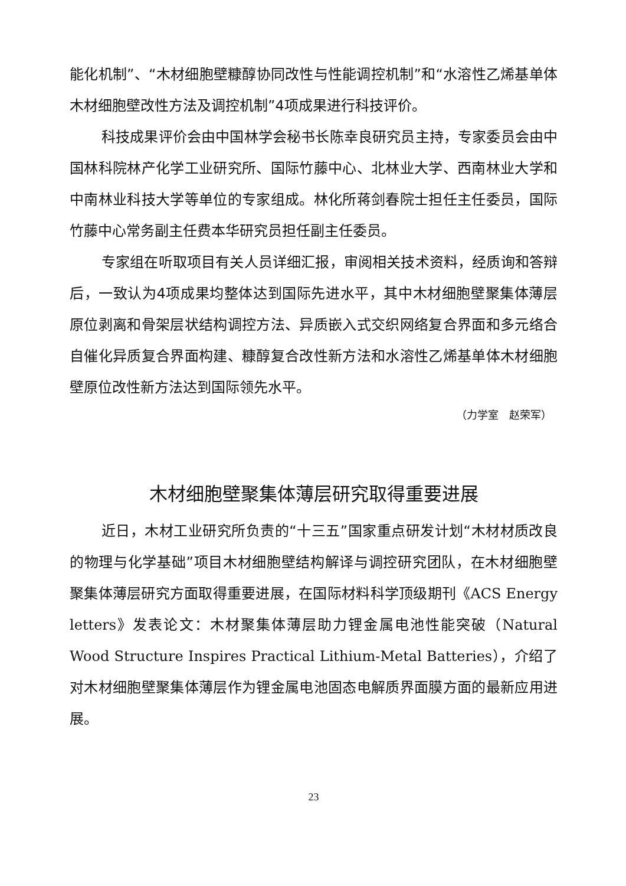能化机制”、“木材细胞壁糠醇协同改性与性能调控机制”和“水溶性乙烯基单体木材细胞壁改性方法及调控机制”4项成果进行科技评价。
科技成果评价会由中国林学会秘书长陈幸良研究员主持，专家委员会由中国林科院林产化学工业研究所、国际竹藤中心、北林业大学、西南林业大学和中南林业科技大学等单位的专家组成。林化所蒋剑春院士担任主任委员，国际竹藤中心常务副主任费本华研究员担任副主任委员。
专家组在听取项目有关人员详细汇报，审阅相关技术资料，经质询和答辩后，一致认为4项成果均整体达到国际先进水平，其中木材细胞壁聚集体薄层原位剥离和骨架层状结构调控方法、异质嵌入式交织网络复合界面和多元络合自催化异质复合界面构建、糠醇复合改性新方法和水溶性乙烯基单体木材细胞壁原位改性新方法达到国际领先水平。
（力学室　赵荣军）
木材细胞壁聚集体薄层研究取得重要进展
近日，木材工业研究所负责的“十三五”国家重点研发计划“木材材质改良的物理与化学基础”项目木材细胞壁结构解译与调控研究团队，在木材细胞壁聚集体薄层研究方面取得重要进展，在国际材料科学顶级期刊《ACS Energy letters》发表论文：木材聚集体薄层助力锂金属电池性能突破（Natural Wood Structure Inspires Practical Lithium-Metal Batteries），介绍了对木材细胞壁聚集体薄层作为锂金属电池固态电解质界面膜方面的最新应用进展。
23